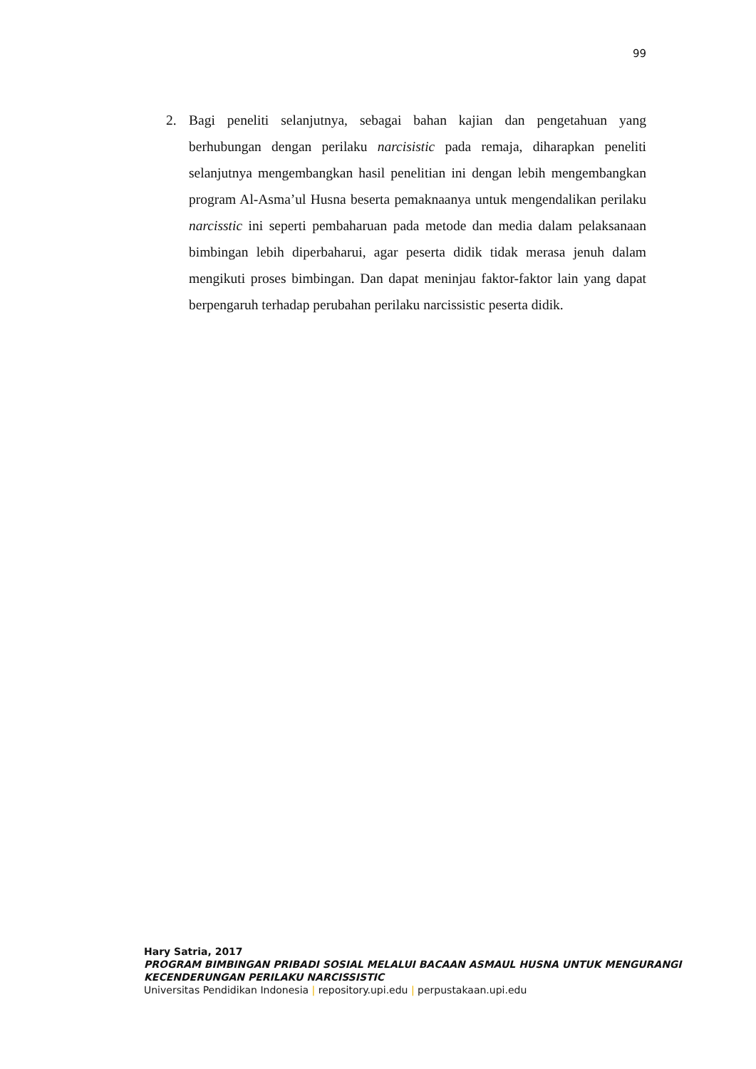99
2. Bagi peneliti selanjutnya, sebagai bahan kajian dan pengetahuan yang berhubungan dengan perilaku narcisistic pada remaja, diharapkan peneliti selanjutnya mengembangkan hasil penelitian ini dengan lebih mengembangkan program Al-Asma’ul Husna beserta pemaknaanya untuk mengendalikan perilaku narcisstic ini seperti pembaharuan pada metode dan media dalam pelaksanaan bimbingan lebih diperbaharui, agar peserta didik tidak merasa jenuh dalam mengikuti proses bimbingan. Dan dapat meninjau faktor-faktor lain yang dapat berpengaruh terhadap perubahan perilaku narcissistic peserta didik.
Hary Satria, 2017
PROGRAM BIMBINGAN PRIBADI SOSIAL MELALUI BACAAN ASMAUL HUSNA UNTUK MENGURANGI KECENDERUNGAN PERILAKU NARCISSISTIC
Universitas Pendidikan Indonesia | repository.upi.edu | perpustakaan.upi.edu